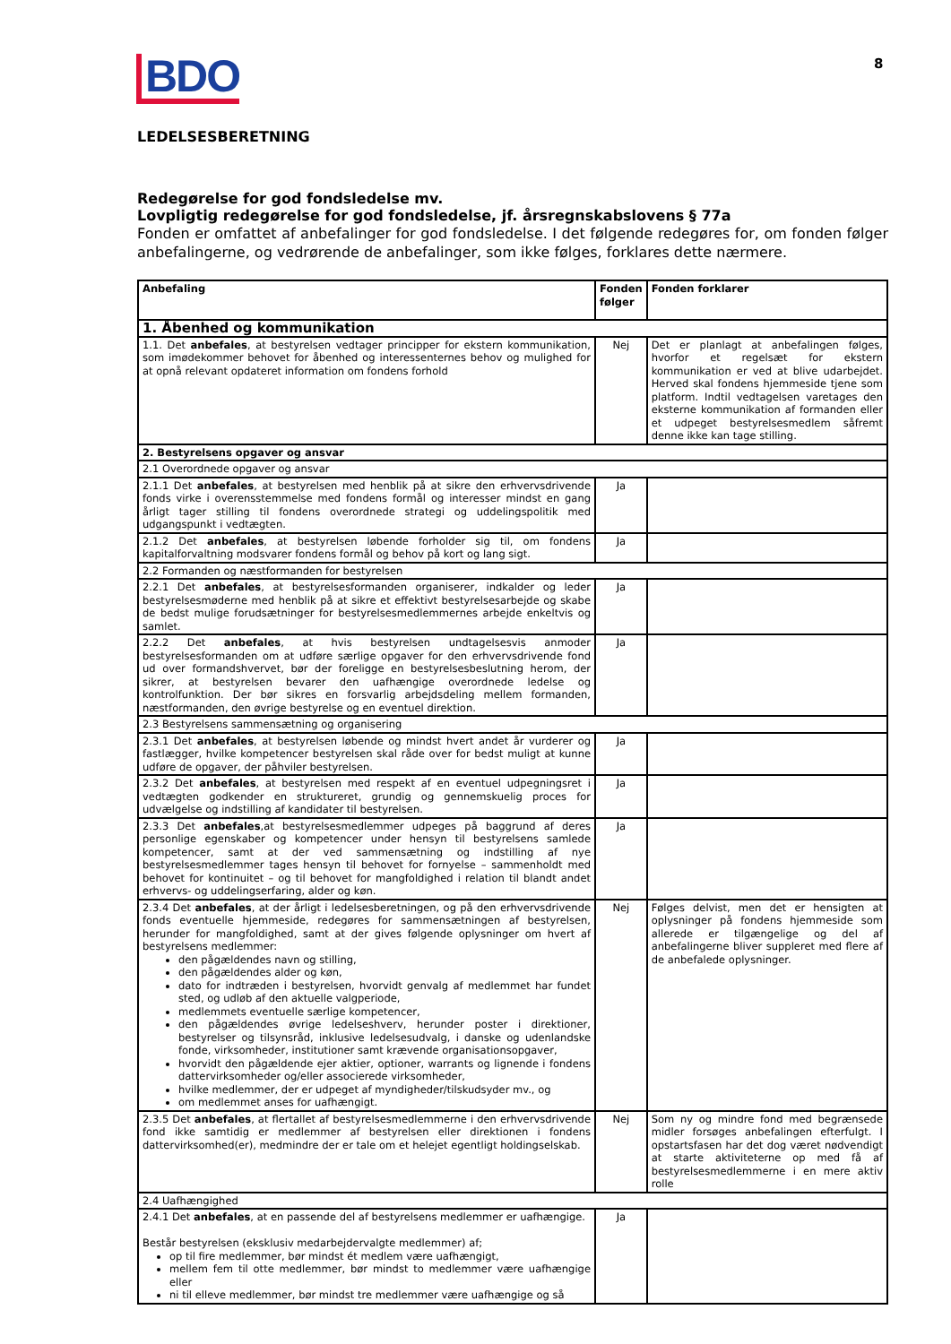BDO 8
LEDELSESBERETNING
Redegørelse for god fondsledelse mv.
Lovpligtig redegørelse for god fondsledelse, jf. årsregnskabslovens § 77a
Fonden er omfattet af anbefalinger for god fondsledelse. I det følgende redegøres for, om fonden følger anbefalingerne, og vedrørende de anbefalinger, som ikke følges, forklares dette nærmere.
| Anbefaling | Fonden følger | Fonden forklarer |
| --- | --- | --- |
| 1. Åbenhed og kommunikation | | |
| 1.1. Det anbefales , at bestyrelsen vedtager principper for ekstern kommunikation, som imødekommer behovet for åbenhed og interessenternes behov og mulighed for at opnå relevant opdateret information om fondens forhold | Nej | Det er planlagt at anbefalingen følges, hvorfor et regelsæt for ekstern kommunikation er ved at blive udarbejdet. Herved skal fondens hjemmeside tjene som platform. Indtil vedtagelsen varetages den eksterne kommunikation af formanden eller et udpeget bestyrelsesmedlem såfremt denne ikke kan tage stilling. |
| 2. Bestyrelsens opgaver og ansvar | | |
| 2.1 Overordnede opgaver og ansvar | | |
| 2.1.1 Det anbefales , at bestyrelsen med henblik på at sikre den erhvervsdrivende fonds virke i overensstemmelse med fondens formål og interesser mindst en gang årligt tager stilling til fondens overordnede strategi og uddelingspolitik med udgangspunkt i vedtægten. | Ja | |
| 2.1.2 Det anbefales , at bestyrelsen løbende forholder sig til, om fondens kapitalforvaltning modsvarer fondens formål og behov på kort og lang sigt. | Ja | |
| 2.2 Formanden og næstformanden for bestyrelsen | | |
| 2.2.1 Det anbefales , at bestyrelsesformanden organiserer, indkalder og leder bestyrelsesmøderne med henblik på at sikre et effektivt bestyrelsesarbejde og skabe de bedst mulige forudsætninger for bestyrelsesmedlemmernes arbejde enkeltvis og samlet. | Ja | |
| 2.2.2 Det anbefales , at hvis bestyrelsen undtagelsesvis anmoder bestyrelsesformanden om at udføre særlige opgaver for den erhvervsdrivende fond ud over formandshvervet, bør der foreligge en bestyrelsesbeslutning herom, der sikrer, at bestyrelsen bevarer den uafhængige overordnede ledelse og kontrolfunktion. Der bør sikres en forsvarlig arbejdsdeling mellem formanden, næstformanden, den øvrige bestyrelse og en eventuel direktion. | Ja | |
| 2.3 Bestyrelsens sammensætning og organisering | | |
| 2.3.1 Det anbefales , at bestyrelsen løbende og mindst hvert andet år vurderer og fastlægger, hvilke kompetencer bestyrelsen skal råde over for bedst muligt at kunne udføre de opgaver, der påhviler bestyrelsen. | Ja | |
| 2.3.2 Det anbefales , at bestyrelsen med respekt af en eventuel udpegningsret i vedtægten godkender en struktureret, grundig og gennemskuelig proces for udvælgelse og indstilling af kandidater til bestyrelsen. | Ja | |
| 2.3.3 Det anbefales ,at bestyrelsesmedlemmer udpeges på baggrund af deres personlige egenskaber og kompetencer under hensyn til bestyrelsens samlede kompetencer, samt at der ved sammensætning og indstilling af nye bestyrelsesmedlemmer tages hensyn til behovet for fornyelse – sammenholdt med behovet for kontinuitet – og til behovet for mangfoldighed i relation til blandt andet erhvervs- og uddelingserfaring, alder og køn. | Ja | |
| 2.3.4 Det anbefales , at der årligt i ledelsesberetningen, og på den erhvervsdrivende fonds eventuelle hjemmeside, redegøres for sammensætningen af bestyrelsen, herunder for mangfoldighed, samt at der gives følgende oplysninger om hvert af bestyrelsens medlemmer: den pågældendes navn og stilling, den pågældendes alder og køn, dato for indtræden i bestyrelsen, hvorvidt genvalg af medlemmet har fundet sted, og udløb af den aktuelle valgperiode, medlemmets eventuelle særlige kompetencer, den pågældendes øvrige ledelseshverv, herunder poster i direktioner, bestyrelser og tilsynsråd, inklusive ledelsesudvalg, i danske og udenlandske fonde, virksomheder, institutioner samt krævende organisationsopgaver, hvorvidt den pågældende ejer aktier, optioner, warrants og lignende i fondens dattervirksomheder og/eller associerede virksomheder, hvilke medlemmer, der er udpeget af myndigheder/tilskudsyder mv., og om medlemmet anses for uafhængigt. | Nej | Følges delvist, men det er hensigten at oplysninger på fondens hjemmeside som allerede er tilgængelige og del af anbefalingerne bliver suppleret med flere af de anbefalede oplysninger. |
| 2.3.5 Det anbefales , at flertallet af bestyrelsesmedlemmerne i den erhvervsdrivende fond ikke samtidig er medlemmer af bestyrelsen eller direktionen i fondens dattervirksomhed(er), medmindre der er tale om et helejet egentligt holdingselskab. | Nej | Som ny og mindre fond med begrænsede midler forsøges anbefalingen efterfulgt. I opstartsfasen har det dog været nødvendigt at starte aktiviteterne op med få af bestyrelsesmedlemmerne i en mere aktiv rolle |
| 2.4 Uafhængighed | | |
| 2.4.1 Det anbefales , at en passende del af bestyrelsens medlemmer er uafhængige. Består bestyrelsen (eksklusiv medarbejdervalgte medlemmer) af; op til fire medlemmer, bør mindst ét medlem være uafhængigt, mellem fem til otte medlemmer, bør mindst to medlemmer være uafhængige eller ni til elleve medlemmer, bør mindst tre medlemmer være uafhængige og så | Ja | |